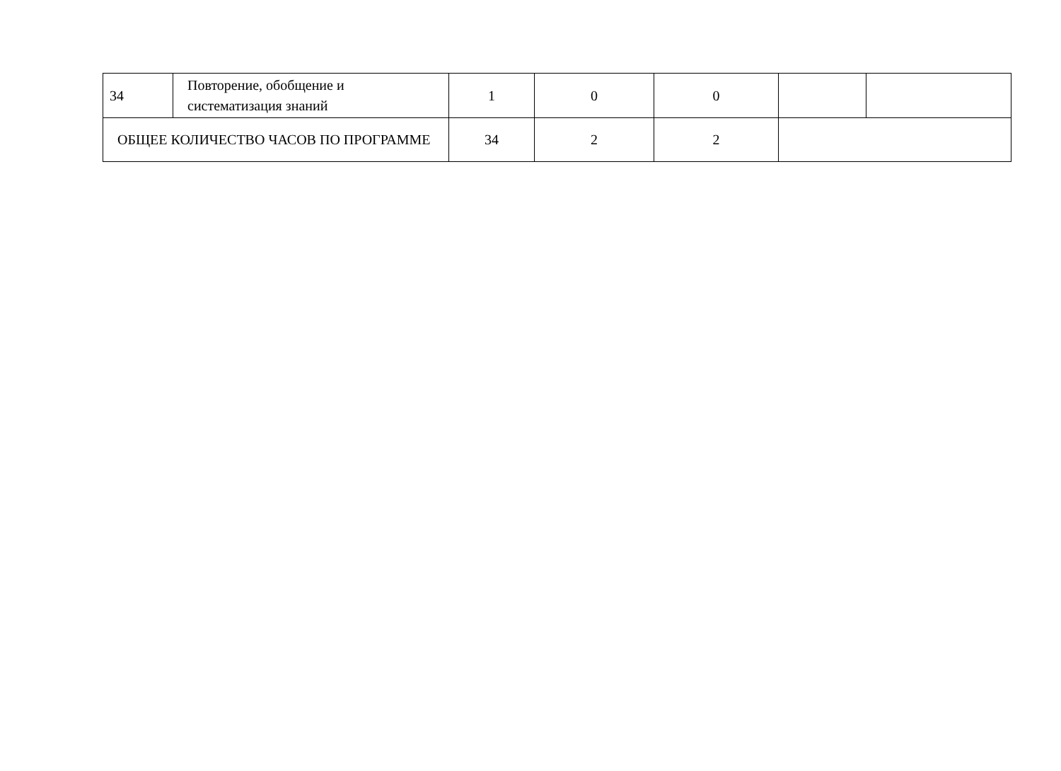| 34 | Повторение, обобщение и систематизация знаний | 1 | 0 | 0 | | |
| ОБЩЕЕ КОЛИЧЕСТВО ЧАСОВ ПО ПРОГРАММЕ | | 34 | 2 | 2 | | |